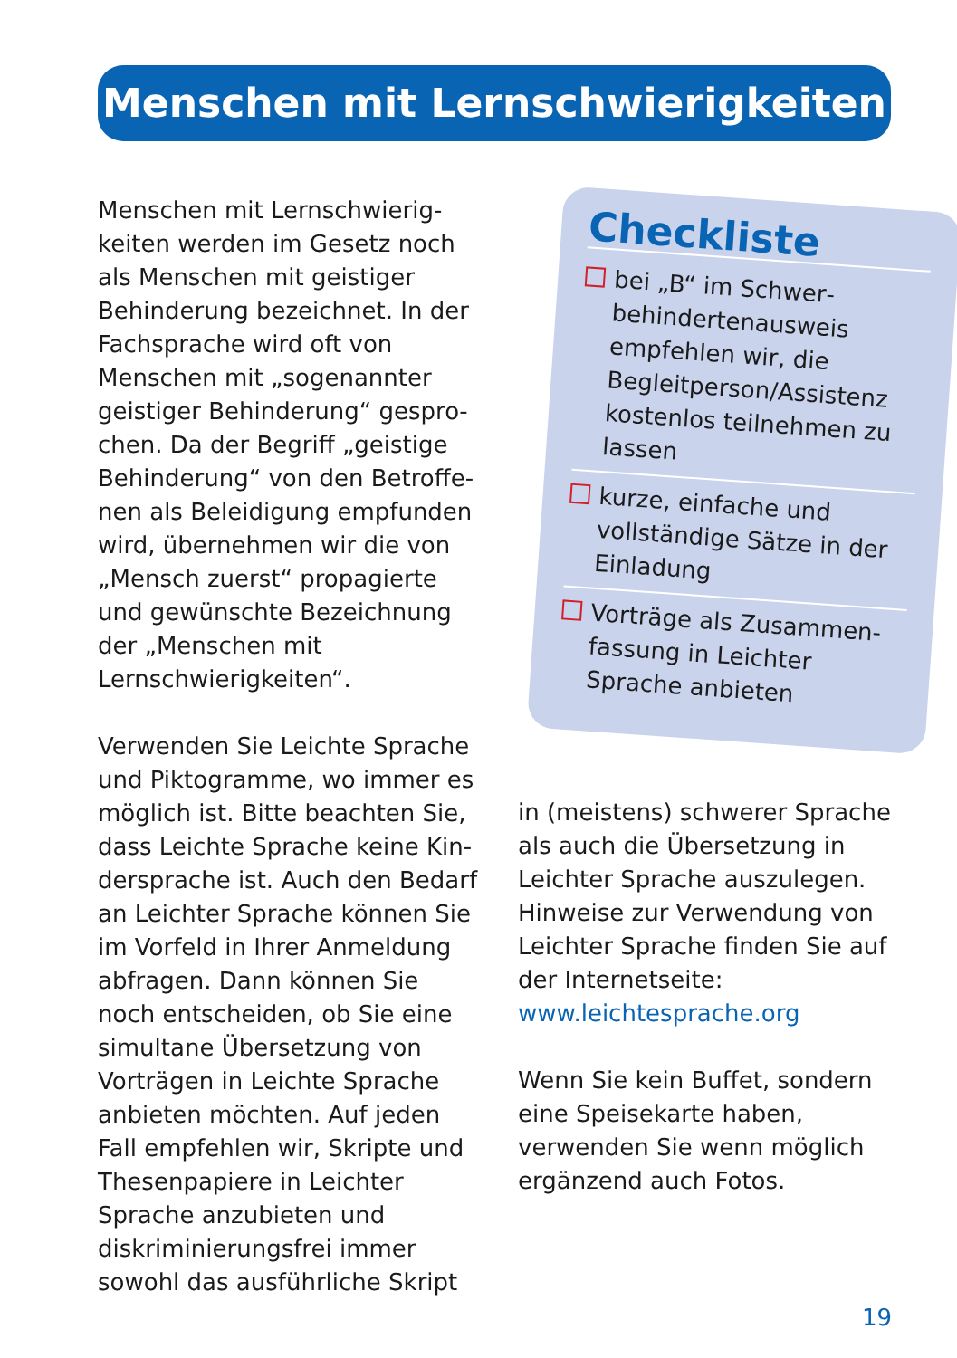Menschen mit Lernschwierigkeiten
Menschen mit Lernschwierig­keiten werden im Gesetz noch als Menschen mit geistiger Behinderung bezeichnet. In der Fachsprache wird oft von Menschen mit „sogenannter geistiger Behinderung“ gespro­chen. Da der Begriff „geistige Behinderung“ von den Betroffe­nen als Beleidigung empfunden wird, übernehmen wir die von „Mensch zuerst“ propagierte und gewünschte Bezeichnung der „Menschen mit Lernschwierig­keiten“.
Verwenden Sie Leichte Sprache und Piktogramme, wo immer es möglich ist. Bitte beachten Sie, dass Leichte Sprache keine Kin­dersprache ist. Auch den Bedarf an Leichter Sprache können Sie im Vorfeld in Ihrer Anmeldung abfragen. Dann können Sie noch entscheiden, ob Sie eine simul­tane Übersetzung von Vorträgen in Leichte Sprache anbieten möchten. Auf jeden Fall empfeh­len wir, Skripte und Thesenpapiere in Leichter Sprache anzubieten und diskriminierungsfrei immer sowohl das ausführliche Skript
Checkliste
bei „B“ im Schwer­behindertenausweis empfehlen wir, die Begleitperson/Assistenz kostenlos teilnehmen zu lassen
kurze, einfache und vollständige Sätze in der Einladung
Vorträge als Zusammen­fassung in Leichter Sprache anbieten
in (meistens) schwerer Sprache als auch die Übersetzung in Leichter Sprache auszulegen. Hinweise zur Verwendung von Leichter Sprache finden Sie auf der Internetseite:
www.leichtesprache.org
Wenn Sie kein Buffet, sondern eine Speisekarte haben, verwen­den Sie wenn möglich ergänzend auch Fotos.
19